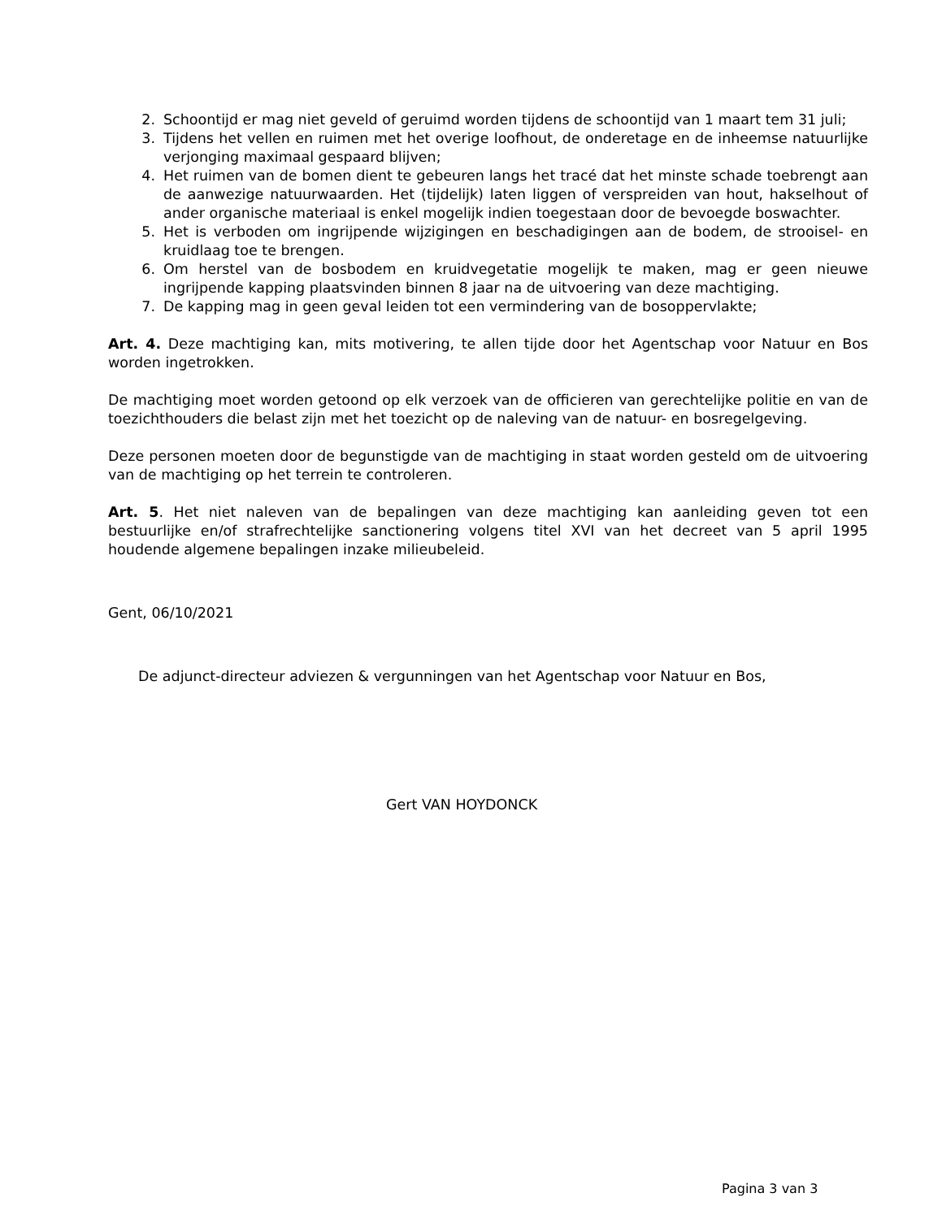2. Schoontijd er mag niet geveld of geruimd worden tijdens de schoontijd van 1 maart tem 31 juli;
3. Tijdens het vellen en ruimen met het overige loofhout, de onderetage en de inheemse natuurlijke verjonging maximaal gespaard blijven;
4. Het ruimen van de bomen dient te gebeuren langs het tracé dat het minste schade toebrengt aan de aanwezige natuurwaarden. Het (tijdelijk) laten liggen of verspreiden van hout, hakselhout of ander organische materiaal is enkel mogelijk indien toegestaan door de bevoegde boswachter.
5. Het is verboden om ingrijpende wijzigingen en beschadigingen aan de bodem, de strooisel- en kruidlaag toe te brengen.
6. Om herstel van de bosbodem en kruidvegetatie mogelijk te maken, mag er geen nieuwe ingrijpende kapping plaatsvinden binnen 8 jaar na de uitvoering van deze machtiging.
7. De kapping mag in geen geval leiden tot een vermindering van de bosoppervlakte;
Art. 4. Deze machtiging kan, mits motivering, te allen tijde door het Agentschap voor Natuur en Bos worden ingetrokken.
De machtiging moet worden getoond op elk verzoek van de officieren van gerechtelijke politie en van de toezichthouders die belast zijn met het toezicht op de naleving van de natuur- en bosregelgeving.
Deze personen moeten door de begunstigde van de machtiging in staat worden gesteld om de uitvoering van de machtiging op het terrein te controleren.
Art. 5. Het niet naleven van de bepalingen van deze machtiging kan aanleiding geven tot een bestuurlijke en/of strafrechtelijke sanctionering volgens titel XVI van het decreet van 5 april 1995 houdende algemene bepalingen inzake milieubeleid.
Gent, 06/10/2021
De adjunct-directeur adviezen & vergunningen van het Agentschap voor Natuur en Bos,
Gert VAN HOYDONCK
Pagina 3 van 3